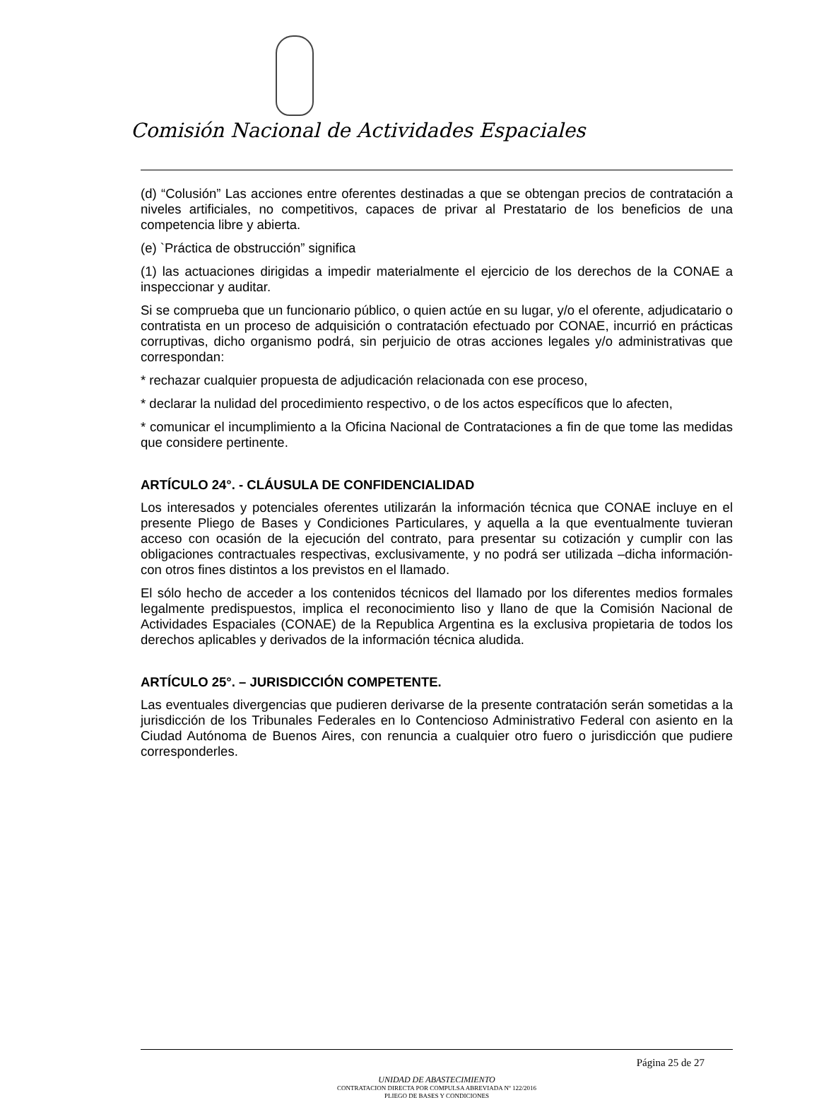Comisión Nacional de Actividades Espaciales
(d) “Colusión” Las acciones entre oferentes destinadas a que se obtengan precios de contratación a niveles artificiales, no competitivos, capaces de privar al Prestatario de los beneficios de una competencia libre y abierta.
(e) `Práctica de obstrucción” significa
(1) las actuaciones dirigidas a impedir materialmente el ejercicio de los derechos de la CONAE a inspeccionar y auditar.
Si se comprueba que un funcionario público, o quien actúe en su lugar, y/o el oferente, adjudicatario o contratista en un proceso de adquisición o contratación efectuado por CONAE, incurrió en prácticas corruptivas, dicho organismo podrá, sin perjuicio de otras acciones legales y/o administrativas que correspondan:
* rechazar cualquier propuesta de adjudicación relacionada con ese proceso,
* declarar la nulidad del procedimiento respectivo, o de los actos específicos que lo afecten,
* comunicar el incumplimiento a la Oficina Nacional de Contrataciones a fin de que tome las medidas que considere pertinente.
ARTÍCULO 24°. - CLÁUSULA DE CONFIDENCIALIDAD
Los interesados y potenciales oferentes utilizarán la información técnica que CONAE incluye en el presente Pliego de Bases y Condiciones Particulares, y aquella a la que eventualmente tuvieran acceso con ocasión de la ejecución del contrato, para presentar su cotización y cumplir con las obligaciones contractuales respectivas, exclusivamente, y no podrá ser utilizada –dicha información- con otros fines distintos a los previstos en el llamado.
El sólo hecho de acceder a los contenidos técnicos del llamado por los diferentes medios formales legalmente predispuestos, implica el reconocimiento liso y llano de que la Comisión Nacional de Actividades Espaciales (CONAE) de la Republica Argentina es la exclusiva propietaria de todos los derechos aplicables y derivados de la información técnica aludida.
ARTÍCULO 25°. – JURISDICCIÓN COMPETENTE.
Las eventuales divergencias que pudieren derivarse de la presente contratación serán sometidas a la jurisdicción de los Tribunales Federales en lo Contencioso Administrativo Federal con asiento en la Ciudad Autónoma de Buenos Aires, con renuncia a cualquier otro fuero o jurisdicción que pudiere corresponderles.
Página 25 de 27
UNIDAD DE ABASTECIMIENTO
CONTRATACION DIRECTA POR COMPULSA ABREVIADA Nº 122/2016
PLIEGO DE BASES Y CONDICIONES